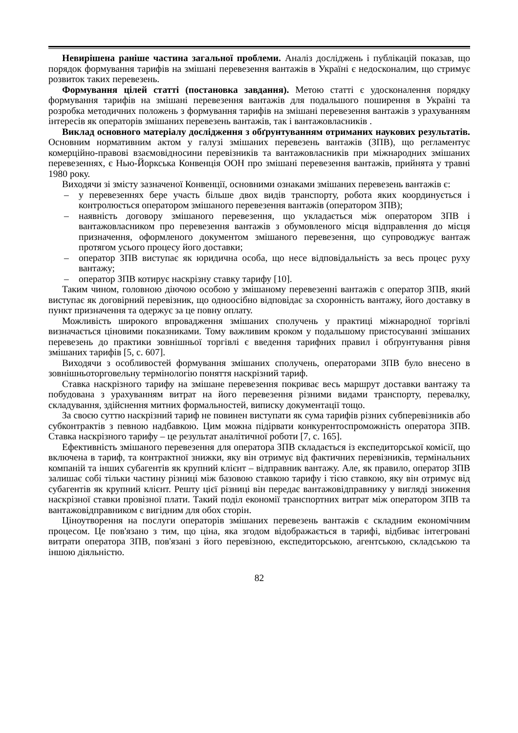Невирішена раніше частина загальної проблеми. Аналіз досліджень і публікацій показав, що порядок формування тарифів на змішані перевезення вантажів в Україні є недосконалим, що стримує розвиток таких перевезень.
Формування цілей статті (постановка завдання). Метою статті є удосконалення порядку формування тарифів на змішані перевезення вантажів для подальшого поширення в Україні та розробка методичних положень з формування тарифів на змішані перевезення вантажів з урахуванням інтересів як операторів змішаних перевезень вантажів, так і вантажовласників .
Виклад основного матеріалу дослідження з обґрунтуванням отриманих наукових результатів. Основним нормативним актом у галузі змішаних перевезень вантажів (ЗПВ), що регламентує комерційно-правові взаємовідносини перевізників та вантажовласників при міжнародних змішаних перевезеннях, є Нью-Йоркська Конвенція ООН про змішані перевезення вантажів, прийнята у травні 1980 року.
Виходячи зі змісту зазначеної Конвенції, основними ознаками змішаних перевезень вантажів є:
– у перевезеннях бере участь більше двох видів транспорту, робота яких координується і контролюється оператором змішаного перевезення вантажів (оператором ЗПВ);
– наявність договору змішаного перевезення, що укладається між оператором ЗПВ і вантажовласником про перевезення вантажів з обумовленого місця відправлення до місця призначення, оформленого документом змішаного перевезення, що супроводжує вантаж протягом усього процесу його доставки;
– оператор ЗПВ виступає як юридична особа, що несе відповідальність за весь процес руху вантажу;
– оператор ЗПВ котирує наскрізну ставку тарифу [10].
Таким чином, головною діючою особою у змішаному перевезенні вантажів є оператор ЗПВ, який виступає як договірний перевізник, що одноосібно відповідає за схоронність вантажу, його доставку в пункт призначення та одержує за це повну оплату.
Можливість широкого впровадження змішаних сполучень у практиці міжнародної торгівлі визначається ціновими показниками. Тому важливим кроком у подальшому пристосуванні змішаних перевезень до практики зовнішньої торгівлі є введення тарифних правил і обґрунтування рівня змішаних тарифів [5, с. 607].
Виходячи з особливостей формування змішаних сполучень, операторами ЗПВ було внесено в зовнішньоторговельну термінологію поняття наскрізний тариф.
Ставка наскрізного тарифу на змішане перевезення покриває весь маршрут доставки вантажу та побудована з урахуванням витрат на його перевезення різними видами транспорту, перевалку, складування, здійснення митних формальностей, виписку документації тощо.
За своєю суттю наскрізний тариф не повинен виступати як сума тарифів різних субперевізників або субконтрактів з певною надбавкою. Цим можна підірвати конкурентоспроможність оператора ЗПВ. Ставка наскрізного тарифу – це результат аналітичної роботи [7, с. 165].
Ефективність змішаного перевезення для оператора ЗПВ складається із експедиторської комісії, що включена в тариф, та контрактної знижки, яку він отримує від фактичних перевізників, термінальних компаній та інших субагентів як крупний клієнт – відправник вантажу. Але, як правило, оператор ЗПВ залишає собі тільки частину різниці між базовою ставкою тарифу і тією ставкою, яку він отримує від субагентів як крупний клієнт. Решту цієї різниці він передає вантажовідправнику у вигляді зниження наскрізної ставки провізної плати. Такий поділ економії транспортних витрат між оператором ЗПВ та вантажовідправником є вигідним для обох сторін.
Ціноутворення на послуги операторів змішаних перевезень вантажів є складним економічним процесом. Це пов'язано з тим, що ціна, яка згодом відображається в тарифі, відбиває інтегровані витрати оператора ЗПВ, пов'язані з його перевізною, експедиторською, агентською, складською та іншою діяльністю.
82